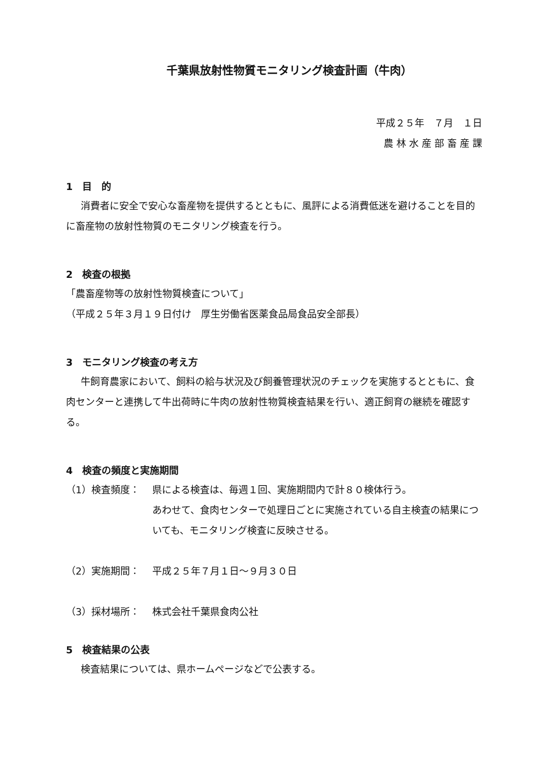千葉県放射性物質モニタリング検査計画（牛肉）
平成２５年　７月　１日
農 林 水 産 部 畜 産 課
1　目　的
消費者に安全で安心な畜産物を提供するとともに、風評による消費低迷を避けることを目的に畜産物の放射性物質のモニタリング検査を行う。
2　検査の根拠
「農畜産物等の放射性物質検査について」
（平成２５年３月１９日付け　厚生労働省医薬食品局食品安全部長）
3　モニタリング検査の考え方
牛飼育農家において、飼料の給与状況及び飼養管理状況のチェックを実施するとともに、食肉センターと連携して牛出荷時に牛肉の放射性物質検査結果を行い、適正飼育の継続を確認する。
4　検査の頻度と実施期間
（1）検査頻度： 県による検査は、毎週１回、実施期間内で計８０検体行う。
あわせて、食肉センターで処理日ごとに実施されている自主検査の結果についても、モニタリング検査に反映させる。
（2）実施期間： 平成２５年７月１日～９月３０日
（3）採材場所： 株式会社千葉県食肉公社
5　検査結果の公表
検査結果については、県ホームページなどで公表する。